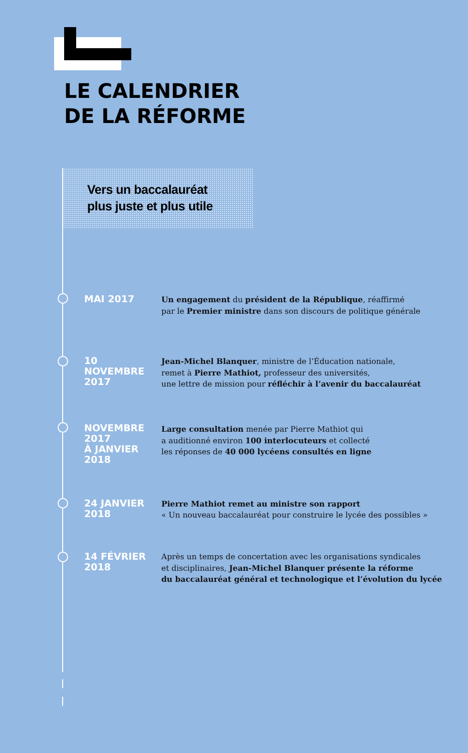LE CALENDRIER
DE LA RÉFORME
Vers un baccalauréat
plus juste et plus utile
MAI 2017
Un engagement du président de la République, réaffirmé
par le Premier ministre dans son discours de politique générale
10
NOVEMBRE
2017
Jean-Michel Blanquer, ministre de l’Éducation nationale,
remet à Pierre Mathiot, professeur des universités,
une lettre de mission pour réfléchir à l’avenir du baccalauréat
NOVEMBRE
2017
À JANVIER
2018
Large consultation menée par Pierre Mathiot qui
a auditionné environ 100 interlocuteurs et collecté
les réponses de 40 000 lycéens consultés en ligne
24 JANVIER
2018
Pierre Mathiot remet au ministre son rapport
« Un nouveau baccalauréat pour construire le lycée des possibles »
14 FÉVRIER
2018
Après un temps de concertation avec les organisations syndicales
et disciplinaires, Jean-Michel Blanquer présente la réforme
du baccalauréat général et technologique et l’évolution du lycée